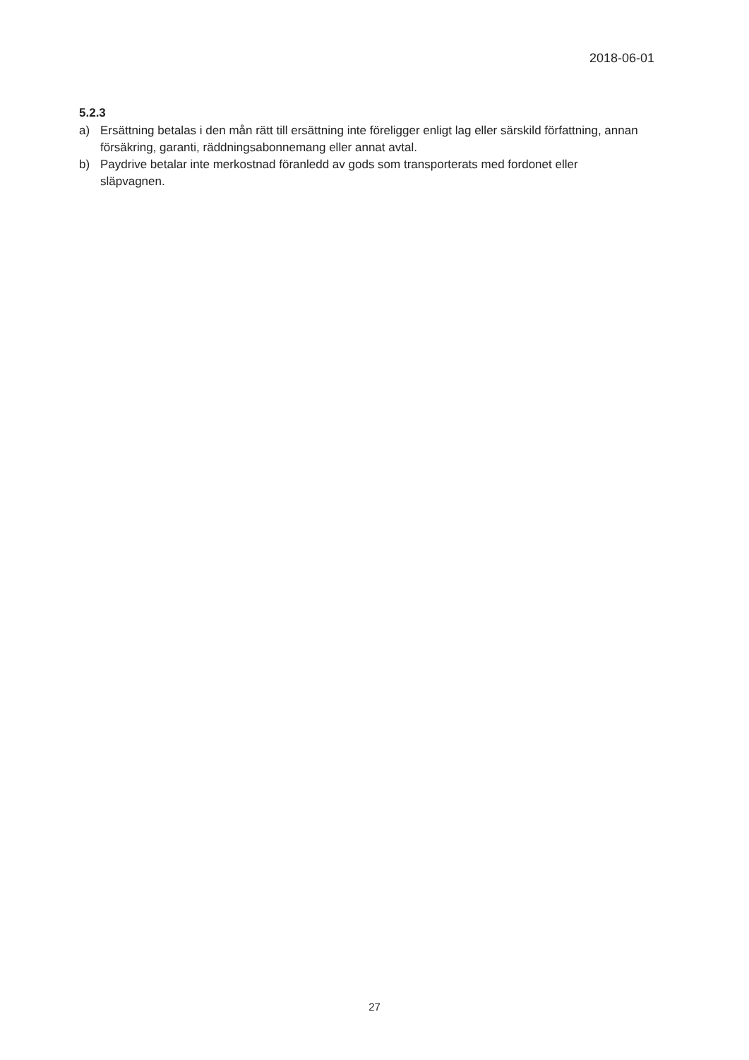2018-06-01
5.2.3
a) Ersättning betalas i den mån rätt till ersättning inte föreligger enligt lag eller särskild författning, annan försäkring, garanti, räddningsabonnemang eller annat avtal.
b) Paydrive betalar inte merkostnad föranledd av gods som transporterats med fordonet eller
släpvagnen.
27